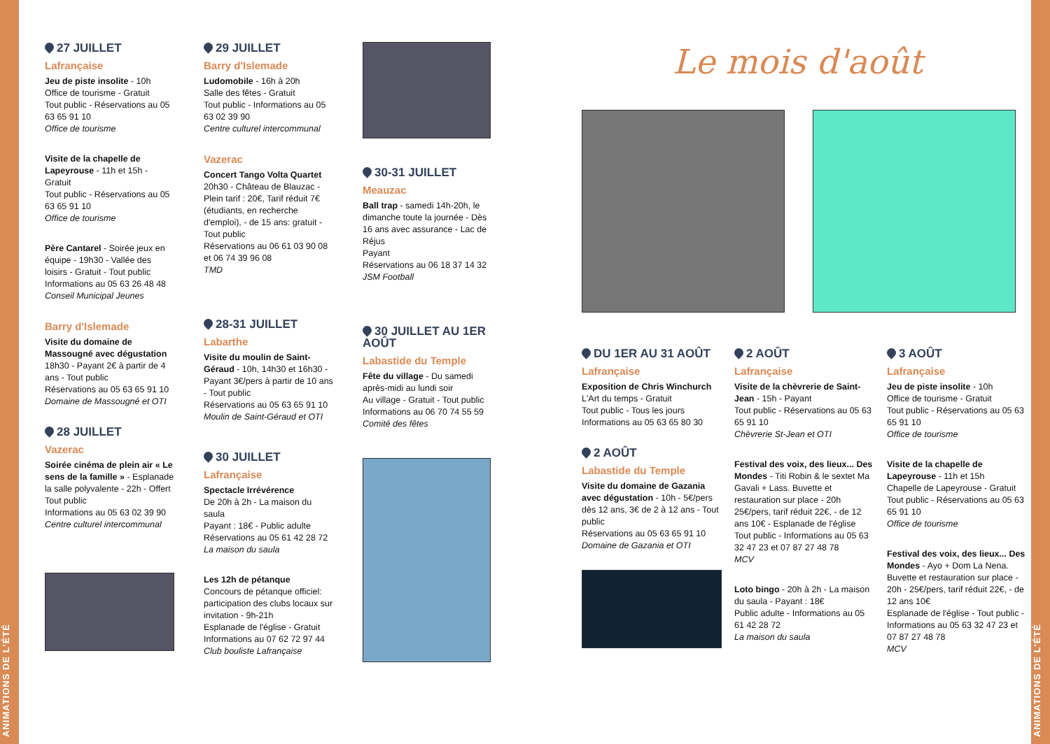ANIMATIONS DE L'ÉTÉ
ANIMATIONS DE L'ÉTÉ
27 JUILLET
Lafrançaise
Jeu de piste insolite - 10h
Office de tourisme - Gratuit
Tout public - Réservations au 05 63 65 91 10
Office de tourisme
Visite de la chapelle de Lapeyrouse - 11h et 15h - Gratuit
Tout public - Réservations au 05 63 65 91 10
Office de tourisme
Père Cantarel - Soirée jeux en équipe - 19h30 - Vallée des loisirs - Gratuit - Tout public
Informations au 05 63 26 48 48
Conseil Municipal Jeunes
Barry d'Islemade
Visite du domaine de Massougné avec dégustation
18h30 - Payant 2€ à partir de 4 ans - Tout public
Réservations au 05 63 65 91 10
Domaine de Massougné et OTI
28 JUILLET
Vazerac
Soirée cinéma de plein air « Le sens de la famille » - Esplanade la salle polyvalente - 22h - Offert
Tout public
Informations au 05 63 02 39 90
Centre culturel intercommunal
29 JUILLET
Barry d'Islemade
Ludomobile - 16h à 20h
Salle des fêtes - Gratuit
Tout public - Informations au 05 63 02 39 90
Centre culturel intercommunal
Vazerac
Concert Tango Volta Quartet
20h30 - Château de Blauzac - Plein tarif : 20€, Tarif réduit 7€ (étudiants, en recherche d'emploi), - de 15 ans: gratuit - Tout public
Réservations au 06 61 03 90 08 et 06 74 39 96 08
TMD
28-31 JUILLET
Labarthe
Visite du moulin de Saint-Géraud - 10h, 14h30 et 16h30 - Payant 3€/pers à partir de 10 ans - Tout public
Réservations au 05 63 65 91 10
Moulin de Saint-Géraud et OTI
30 JUILLET
Lafrançaise
Spectacle Irrévérence
De 20h à 2h - La maison du saula
Payant : 18€ - Public adulte
Réservations au 05 61 42 28 72
La maison du saula
Les 12h de pétanque
Concours de pétanque officiel: participation des clubs locaux sur invitation - 9h-21h
Esplanade de l'église - Gratuit
Informations au 07 62 72 97 44
Club bouliste Lafrançaise
30-31 JUILLET
Meauzac
Ball trap - samedi 14h-20h, le dimanche toute la journée - Dès 16 ans avec assurance - Lac de Réjus
Payant
Réservations au 06 18 37 14 32
JSM Football
30 JUILLET AU 1ER AOÛT
Labastide du Temple
Fête du village - Du samedi après-midi au lundi soir
Au village - Gratuit - Tout public
Informations au 06 70 74 55 59
Comité des fêtes
Le mois d'août
DU 1ER AU 31 AOÛT
Lafrançaise
Exposition de Chris Winchurch
L'Art du temps - Gratuit
Tout public - Tous les jours
Informations au 05 63 65 80 30
2 AOÛT
Labastide du Temple
Visite du domaine de Gazania avec dégustation - 10h - 5€/pers dès 12 ans, 3€ de 2 à 12 ans - Tout public
Réservations au 05 63 65 91 10
Domaine de Gazania et OTI
2 AOÛT
Lafrançaise
Visite de la chèvrerie de Saint-Jean - 15h - Payant
Tout public - Réservations au 05 63 65 91 10
Chèvrerie St-Jean et OTI
Festival des voix, des lieux... Des Mondes - Titi Robin & le sextet Ma Gavali + Lass. Buvette et restauration sur place - 20h 25€/pers, tarif réduit 22€, - de 12 ans 10€ - Esplanade de l'église
Tout public - Informations au 05 63 32 47 23 et 07 87 27 48 78
MCV
Loto bingo - 20h à 2h - La maison du saula - Payant : 18€
Public adulte - Informations au 05 61 42 28 72
La maison du saula
3 AOÛT
Lafrançaise
Jeu de piste insolite - 10h
Office de tourisme - Gratuit
Tout public - Réservations au 05 63 65 91 10
Office de tourisme
Visite de la chapelle de Lapeyrouse - 11h et 15h
Chapelle de Lapeyrouse - Gratuit
Tout public - Réservations au 05 63 65 91 10
Office de tourisme
Festival des voix, des lieux... Des Mondes - Ayo + Dom La Nena. Buvette et restauration sur place - 20h - 25€/pers, tarif réduit 22€, - de 12 ans 10€
Esplanade de l'église - Tout public - Informations au 05 63 32 47 23 et 07 87 27 48 78
MCV